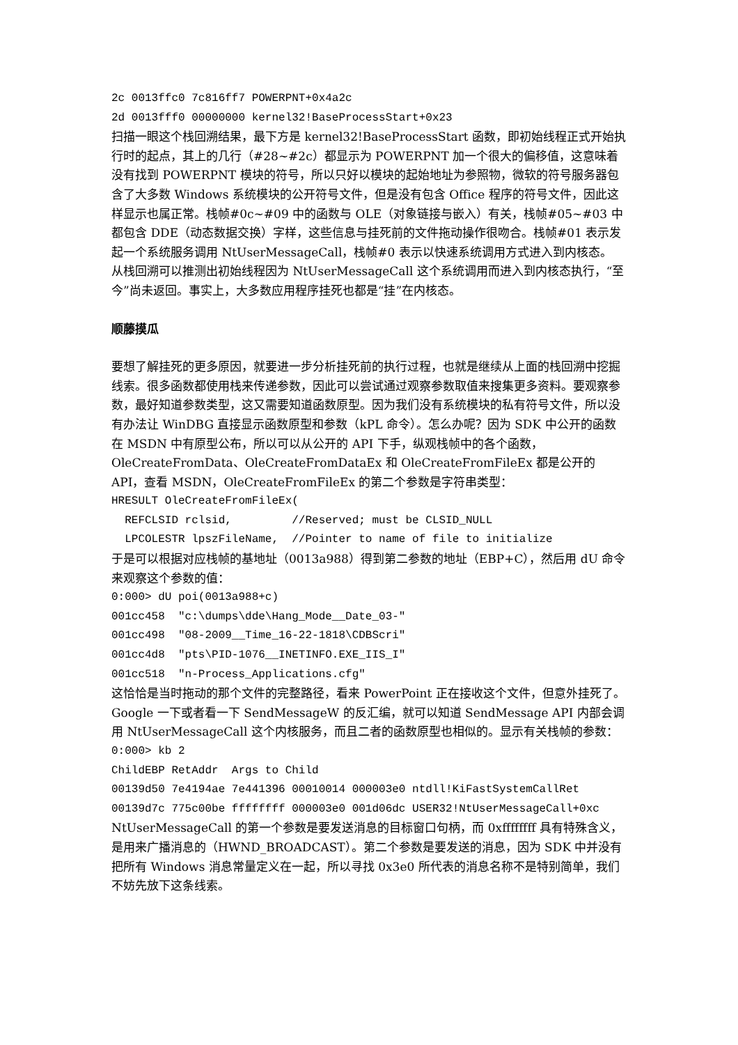2c 0013ffc0 7c816ff7 POWERPNT+0x4a2c
2d 0013fff0 00000000 kernel32!BaseProcessStart+0x23
扫描一眼这个栈回溯结果，最下方是 kernel32!BaseProcessStart 函数，即初始线程正式开始执行时的起点，其上的几行（#28~#2c）都显示为 POWERPNT 加一个很大的偏移值，这意味着没有找到 POWERPNT 模块的符号，所以只好以模块的起始地址为参照物，微软的符号服务器包含了大多数 Windows 系统模块的公开符号文件，但是没有包含 Office 程序的符号文件，因此这样显示也属正常。栈帧#0c~#09 中的函数与 OLE（对象链接与嵌入）有关，栈帧#05~#03 中都包含 DDE（动态数据交换）字样，这些信息与挂死前的文件拖动操作很吻合。栈帧#01 表示发起一个系统服务调用 NtUserMessageCall，栈帧#0 表示以快速系统调用方式进入到内核态。
从栈回溯可以推测出初始线程因为 NtUserMessageCall 这个系统调用而进入到内核态执行，“至今”尚未返回。事实上，大多数应用程序挂死也都是“挂”在内核态。
顺藤摸瓜
要想了解挂死的更多原因，就要进一步分析挂死前的执行过程，也就是继续从上面的栈回溯中挖掘线索。很多函数都使用栈来传递参数，因此可以尝试通过观察参数取值来搜集更多资料。要观察参数，最好知道参数类型，这又需要知道函数原型。因为我们没有系统模块的私有符号文件，所以没有办法让 WinDBG 直接显示函数原型和参数（kPL 命令）。怎么办呢？因为 SDK 中公开的函数在 MSDN 中有原型公布，所以可以从公开的 API 下手，纵观栈帧中的各个函数，OleCreateFromData、OleCreateFromDataEx 和 OleCreateFromFileEx 都是公开的 API，查看 MSDN，OleCreateFromFileEx 的第二个参数是字符串类型：
HRESULT OleCreateFromFileEx(
REFCLSID rclsid, //Reserved; must be CLSID_NULL
LPCOLESTR lpszFileName, //Pointer to name of file to initialize
于是可以根据对应栈帧的基地址（0013a988）得到第二参数的地址（EBP+C），然后用 dU 命令来观察这个参数的值：
0:000> dU poi(0013a988+c)
001cc458 "c:\dumps\dde\Hang_Mode__Date_03-"
001cc498 "08-2009__Time_16-22-1818\CDBScri"
001cc4d8 "pts\PID-1076__INETINFO.EXE_IIS_I"
001cc518 "n-Process_Applications.cfg"
这恰恰是当时拖动的那个文件的完整路径，看来 PowerPoint 正在接收这个文件，但意外挂死了。
Google 一下或者看一下 SendMessageW 的反汇编，就可以知道 SendMessage API 内部会调用 NtUserMessageCall 这个内核服务，而且二者的函数原型也相似的。显示有关栈帧的参数：
0:000> kb 2
ChildEBP RetAddr Args to Child
00139d50 7e4194ae 7e441396 00010014 000003e0 ntdll!KiFastSystemCallRet
00139d7c 775c00be ffffffff 000003e0 001d06dc USER32!NtUserMessageCall+0xc
NtUserMessageCall 的第一个参数是要发送消息的目标窗口句柄，而 0xffffffff 具有特殊含义，是用来广播消息的（HWND_BROADCAST）。第二个参数是要发送的消息，因为 SDK 中并没有把所有 Windows 消息常量定义在一起，所以寻找 0x3e0 所代表的消息名称不是特别简单，我们不妨先放下这条线索。